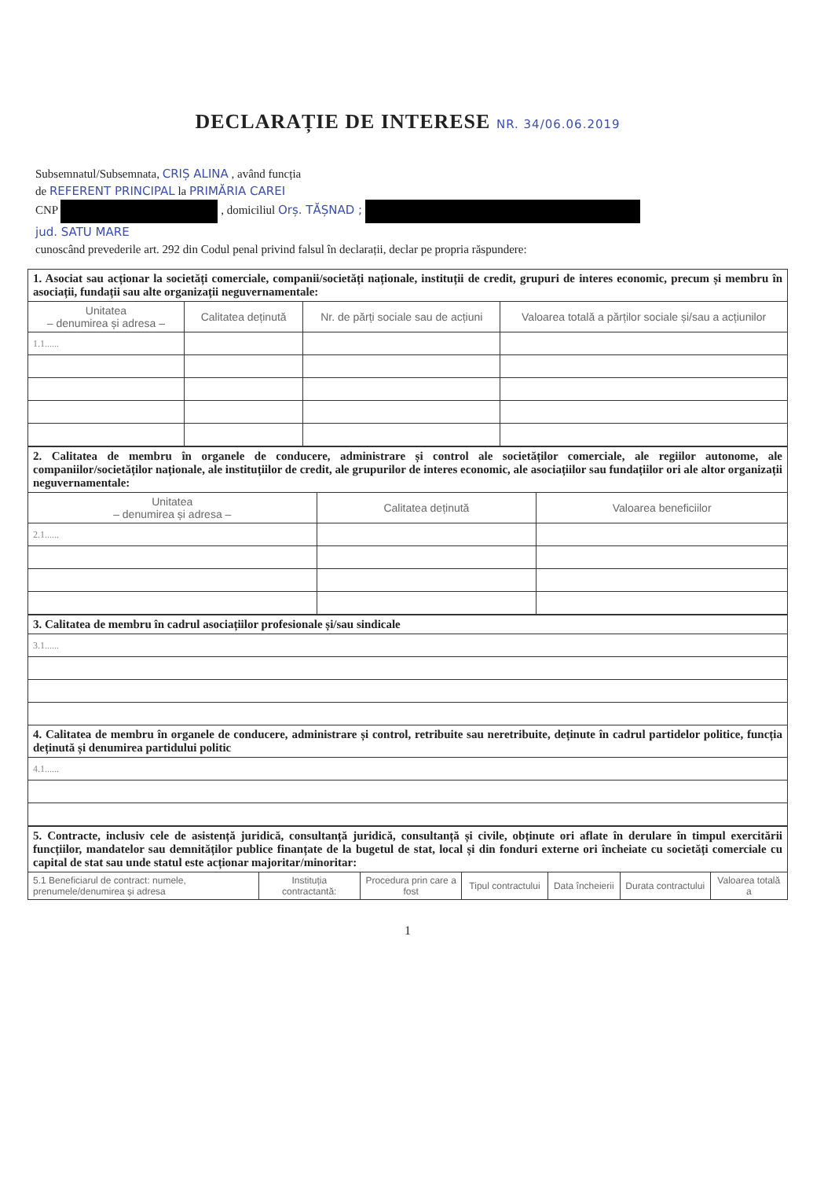DECLARAȚIE DE INTERESE NR. 34/06.06.2019
Subsemnatul/Subsemnata, CRIȘ ALINA , având funcția
de REFERENT PRINCIPAL la PRIMĂRIA CAREI
CNP , domiciliul Orș. TĂȘNAD ;
jud. SATU MARE
cunoscând prevederile art. 292 din Codul penal privind falsul în declarații, declar pe propria răspundere:
| 1. Asociat sau acționar la societăți comerciale, companii/societăți naționale, instituții de credit, grupuri de interes economic, precum și membru în asociații, fundații sau alte organizații neguvernamentale: | | | |
| Unitatea – denumirea și adresa – | Calitatea deținută | Nr. de părți sociale sau de acțiuni | Valoarea totală a părților sociale și/sau a acțiunilor |
| 1.1...... | | | |
| 2. Calitatea de membru în organele de conducere, administrare și control ale societăților comerciale, ale regiilor autonome, ale companiilor/societăților naționale, ale instituțiilor de credit, ale grupurilor de interes economic, ale asociațiilor sau fundațiilor ori ale altor organizații neguvernamentale: | | |
| Unitatea – denumirea și adresa – | Calitatea deținută | Valoarea beneficiilor |
| 2.1...... | | |
| 3. Calitatea de membru în cadrul asociațiilor profesionale și/sau sindicale |
| 3.1...... |
| 4. Calitatea de membru în organele de conducere, administrare și control, retribuite sau neretribuite, deținute în cadrul partidelor politice, funcția deținută și denumirea partidului politic |
| 4.1...... |
| 5. Contracte, inclusiv cele de asistență juridică, consultanță juridică, consultanță și civile, obținute ori aflate în derulare în timpul exercitării funcțiilor, mandatelor sau demnităților publice finanțate de la bugetul de stat, local și din fonduri externe ori încheiate cu societăți comerciale cu capital de stat sau unde statul este acționar majoritar/minoritar: | | | | | | |
| 5.1 Beneficiarul de contract: numele, prenumele/denumirea și adresa | Instituția contractantă: | Procedura prin care a fost | Tipul contractului | Data încheierii | Durata contractului | Valoarea totală a |
1